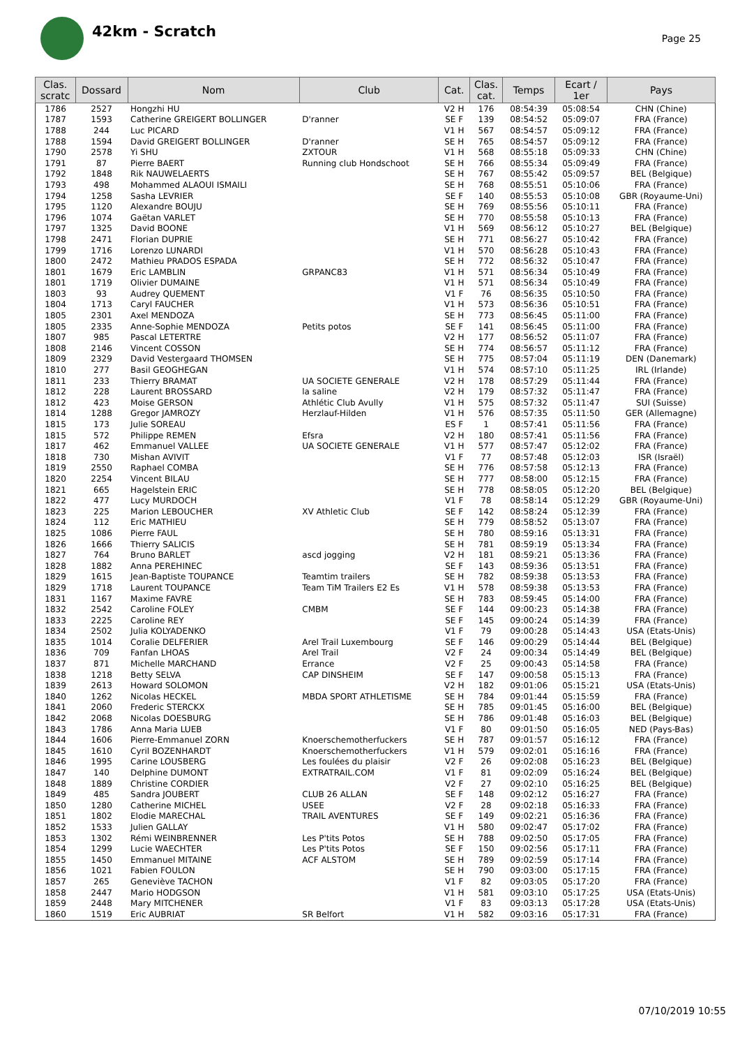42km - Scratch
Page 25
| Clas. scratc | Dossard | Nom | Club | Cat. | Clas. cat. | Temps | Ecart / 1er | Pays |
| --- | --- | --- | --- | --- | --- | --- | --- | --- |
| 1786 | 2527 | Hongzhi HU | | V2 H | 176 | 08:54:39 | 05:08:54 | CHN (Chine) |
| 1787 | 1593 | Catherine GREIGERT BOLLINGER | D'ranner | SE F | 139 | 08:54:52 | 05:09:07 | FRA (France) |
| 1788 | 244 | Luc PICARD | | V1 H | 567 | 08:54:57 | 05:09:12 | FRA (France) |
| 1788 | 1594 | David GREIGERT BOLLINGER | D'ranner | SE H | 765 | 08:54:57 | 05:09:12 | FRA (France) |
| 1790 | 2578 | Yi SHU | ZXTOUR | V1 H | 568 | 08:55:18 | 05:09:33 | CHN (Chine) |
| 1791 | 87 | Pierre BAERT | Running club Hondschoot | SE H | 766 | 08:55:34 | 05:09:49 | FRA (France) |
| 1792 | 1848 | Rik NAUWELAERTS | | SE H | 767 | 08:55:42 | 05:09:57 | BEL (Belgique) |
| 1793 | 498 | Mohammed ALAOUI ISMAILI | | SE H | 768 | 08:55:51 | 05:10:06 | FRA (France) |
| 1794 | 1258 | Sasha LEVRIER | | SE F | 140 | 08:55:53 | 05:10:08 | GBR (Royaume-Uni) |
| 1795 | 1120 | Alexandre BOUJU | | SE H | 769 | 08:55:56 | 05:10:11 | FRA (France) |
| 1796 | 1074 | Gaëtan VARLET | | SE H | 770 | 08:55:58 | 05:10:13 | FRA (France) |
| 1797 | 1325 | David BOONE | | V1 H | 569 | 08:56:12 | 05:10:27 | BEL (Belgique) |
| 1798 | 2471 | Florian DUPRIE | | SE H | 771 | 08:56:27 | 05:10:42 | FRA (France) |
| 1799 | 1716 | Lorenzo LUNARDI | | V1 H | 570 | 08:56:28 | 05:10:43 | FRA (France) |
| 1800 | 2472 | Mathieu PRADOS ESPADA | | SE H | 772 | 08:56:32 | 05:10:47 | FRA (France) |
| 1801 | 1679 | Eric LAMBLIN | GRPANC83 | V1 H | 571 | 08:56:34 | 05:10:49 | FRA (France) |
| 1801 | 1719 | Olivier DUMAINE | | V1 H | 571 | 08:56:34 | 05:10:49 | FRA (France) |
| 1803 | 93 | Audrey QUEMENT | | V1 F | 76 | 08:56:35 | 05:10:50 | FRA (France) |
| 1804 | 1713 | Caryl FAUCHER | | V1 H | 573 | 08:56:36 | 05:10:51 | FRA (France) |
| 1805 | 2301 | Axel MENDOZA | | SE H | 773 | 08:56:45 | 05:11:00 | FRA (France) |
| 1805 | 2335 | Anne-Sophie MENDOZA | Petits potos | SE F | 141 | 08:56:45 | 05:11:00 | FRA (France) |
| 1807 | 985 | Pascal LETERTRE | | V2 H | 177 | 08:56:52 | 05:11:07 | FRA (France) |
| 1808 | 2146 | Vincent COSSON | | SE H | 774 | 08:56:57 | 05:11:12 | FRA (France) |
| 1809 | 2329 | David Vestergaard THOMSEN | | SE H | 775 | 08:57:04 | 05:11:19 | DEN (Danemark) |
| 1810 | 277 | Basil GEOGHEGAN | | V1 H | 574 | 08:57:10 | 05:11:25 | IRL (Irlande) |
| 1811 | 233 | Thierry BRAMAT | UA SOCIETE GENERALE | V2 H | 178 | 08:57:29 | 05:11:44 | FRA (France) |
| 1812 | 228 | Laurent BROSSARD | la saline | V2 H | 179 | 08:57:32 | 05:11:47 | FRA (France) |
| 1812 | 423 | Moise GERSON | Athlétic Club Avully | V1 H | 575 | 08:57:32 | 05:11:47 | SUI (Suisse) |
| 1814 | 1288 | Gregor JAMROZY | Herzlauf-Hilden | V1 H | 576 | 08:57:35 | 05:11:50 | GER (Allemagne) |
| 1815 | 173 | Julie SOREAU | | ES F | 1 | 08:57:41 | 05:11:56 | FRA (France) |
| 1815 | 572 | Philippe REMEN | Efsra | V2 H | 180 | 08:57:41 | 05:11:56 | FRA (France) |
| 1817 | 462 | Emmanuel VALLEE | UA SOCIETE GENERALE | V1 H | 577 | 08:57:47 | 05:12:02 | FRA (France) |
| 1818 | 730 | Mishan AVIVIT | | V1 F | 77 | 08:57:48 | 05:12:03 | ISR (Israël) |
| 1819 | 2550 | Raphael COMBA | | SE H | 776 | 08:57:58 | 05:12:13 | FRA (France) |
| 1820 | 2254 | Vincent BILAU | | SE H | 777 | 08:58:00 | 05:12:15 | FRA (France) |
| 1821 | 665 | Hagelstein ERIC | | SE H | 778 | 08:58:05 | 05:12:20 | BEL (Belgique) |
| 1822 | 477 | Lucy MURDOCH | | V1 F | 78 | 08:58:14 | 05:12:29 | GBR (Royaume-Uni) |
| 1823 | 225 | Marion LEBOUCHER | XV Athletic Club | SE F | 142 | 08:58:24 | 05:12:39 | FRA (France) |
| 1824 | 112 | Eric MATHIEU | | SE H | 779 | 08:58:52 | 05:13:07 | FRA (France) |
| 1825 | 1086 | Pierre FAUL | | SE H | 780 | 08:59:16 | 05:13:31 | FRA (France) |
| 1826 | 1666 | Thierry SALICIS | | SE H | 781 | 08:59:19 | 05:13:34 | FRA (France) |
| 1827 | 764 | Bruno BARLET | ascd jogging | V2 H | 181 | 08:59:21 | 05:13:36 | FRA (France) |
| 1828 | 1882 | Anna PEREHINEC | | SE F | 143 | 08:59:36 | 05:13:51 | FRA (France) |
| 1829 | 1615 | Jean-Baptiste TOUPANCE | Teamtim trailers | SE H | 782 | 08:59:38 | 05:13:53 | FRA (France) |
| 1829 | 1718 | Laurent TOUPANCE | Team TiM Trailers E2 Es | V1 H | 578 | 08:59:38 | 05:13:53 | FRA (France) |
| 1831 | 1167 | Maxime FAVRE | | SE H | 783 | 08:59:45 | 05:14:00 | FRA (France) |
| 1832 | 2542 | Caroline FOLEY | CMBM | SE F | 144 | 09:00:23 | 05:14:38 | FRA (France) |
| 1833 | 2225 | Caroline REY | | SE F | 145 | 09:00:24 | 05:14:39 | FRA (France) |
| 1834 | 2502 | Julia KOLYADENKO | | V1 F | 79 | 09:00:28 | 05:14:43 | USA (Etats-Unis) |
| 1835 | 1014 | Coralie DELFERIER | Arel Trail Luxembourg | SE F | 146 | 09:00:29 | 05:14:44 | BEL (Belgique) |
| 1836 | 709 | Fanfan LHOAS | Arel Trail | V2 F | 24 | 09:00:34 | 05:14:49 | BEL (Belgique) |
| 1837 | 871 | Michelle MARCHAND | Errance | V2 F | 25 | 09:00:43 | 05:14:58 | FRA (France) |
| 1838 | 1218 | Betty SELVA | CAP DINSHEIM | SE F | 147 | 09:00:58 | 05:15:13 | FRA (France) |
| 1839 | 2613 | Howard SOLOMON | | V2 H | 182 | 09:01:06 | 05:15:21 | USA (Etats-Unis) |
| 1840 | 1262 | Nicolas HECKEL | MBDA SPORT ATHLETISME | SE H | 784 | 09:01:44 | 05:15:59 | FRA (France) |
| 1841 | 2060 | Frederic STERCKX | | SE H | 785 | 09:01:45 | 05:16:00 | BEL (Belgique) |
| 1842 | 2068 | Nicolas DOESBURG | | SE H | 786 | 09:01:48 | 05:16:03 | BEL (Belgique) |
| 1843 | 1786 | Anna Maria LUEB | | V1 F | 80 | 09:01:50 | 05:16:05 | NED (Pays-Bas) |
| 1844 | 1606 | Pierre-Emmanuel ZORN | Knoerschemotherfuckers | SE H | 787 | 09:01:57 | 05:16:12 | FRA (France) |
| 1845 | 1610 | Cyril BOZENHARDT | Knoerschemotherfuckers | V1 H | 579 | 09:02:01 | 05:16:16 | FRA (France) |
| 1846 | 1995 | Carine LOUSBERG | Les foulées du plaisir | V2 F | 26 | 09:02:08 | 05:16:23 | BEL (Belgique) |
| 1847 | 140 | Delphine DUMONT | EXTRATRAIL.COM | V1 F | 81 | 09:02:09 | 05:16:24 | BEL (Belgique) |
| 1848 | 1889 | Christine CORDIER | | V2 F | 27 | 09:02:10 | 05:16:25 | BEL (Belgique) |
| 1849 | 485 | Sandra JOUBERT | CLUB 26 ALLAN | SE F | 148 | 09:02:12 | 05:16:27 | FRA (France) |
| 1850 | 1280 | Catherine MICHEL | USEE | V2 F | 28 | 09:02:18 | 05:16:33 | FRA (France) |
| 1851 | 1802 | Elodie MARECHAL | TRAIL AVENTURES | SE F | 149 | 09:02:21 | 05:16:36 | FRA (France) |
| 1852 | 1533 | Julien GALLAY | | V1 H | 580 | 09:02:47 | 05:17:02 | FRA (France) |
| 1853 | 1302 | Rémi WEINBRENNER | Les P'tits Potos | SE H | 788 | 09:02:50 | 05:17:05 | FRA (France) |
| 1854 | 1299 | Lucie WAECHTER | Les P'tits Potos | SE F | 150 | 09:02:56 | 05:17:11 | FRA (France) |
| 1855 | 1450 | Emmanuel MITAINE | ACF ALSTOM | SE H | 789 | 09:02:59 | 05:17:14 | FRA (France) |
| 1856 | 1021 | Fabien FOULON | | SE H | 790 | 09:03:00 | 05:17:15 | FRA (France) |
| 1857 | 265 | Geneviève TACHON | | V1 F | 82 | 09:03:05 | 05:17:20 | FRA (France) |
| 1858 | 2447 | Mario HODGSON | | V1 H | 581 | 09:03:10 | 05:17:25 | USA (Etats-Unis) |
| 1859 | 2448 | Mary MITCHENER | | V1 F | 83 | 09:03:13 | 05:17:28 | USA (Etats-Unis) |
| 1860 | 1519 | Eric AUBRIAT | SR Belfort | V1 H | 582 | 09:03:16 | 05:17:31 | FRA (France) |
07/10/2019 10:55